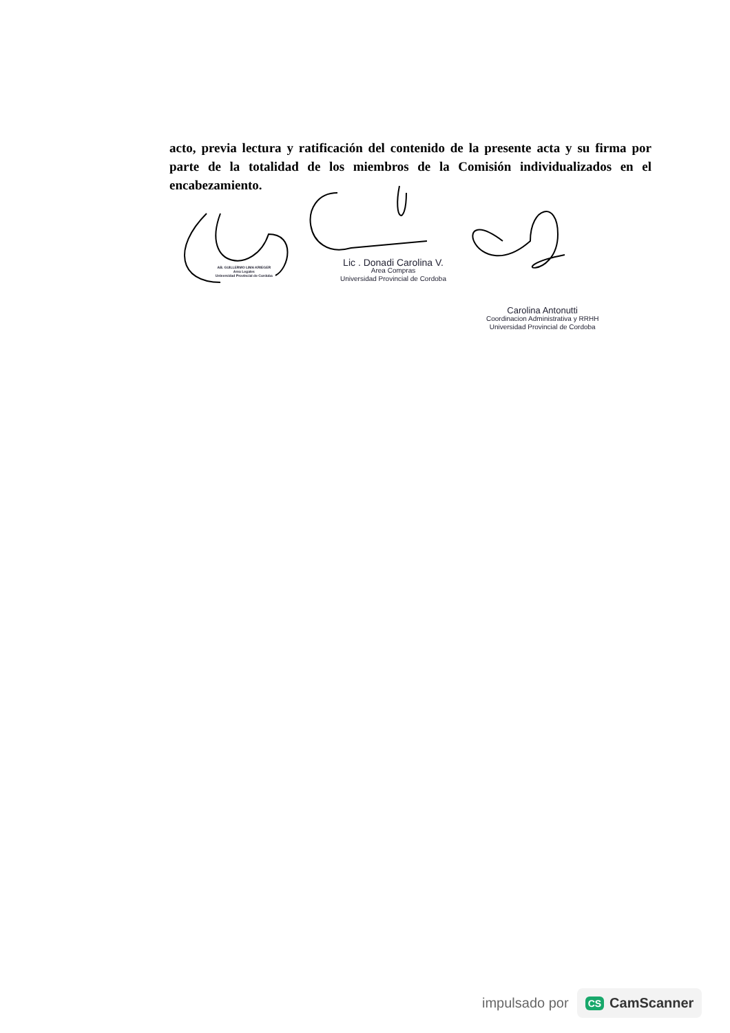acto, previa lectura y ratificación del contenido de la presente acta y su firma por parte de la totalidad de los miembros de la Comisión individualizados en el encabezamiento.
AB. GUILLERMO LIMA KRIEGER
Area Legales
Universidad Provincial de Cordoba
Lic . Donadi Carolina V.
Area Compras
Universidad Provincial de Cordoba
Carolina Antonutti
Coordinacion Administrativa y RRHH
Universidad Provincial de Cordoba
impulsado por CS CamScanner